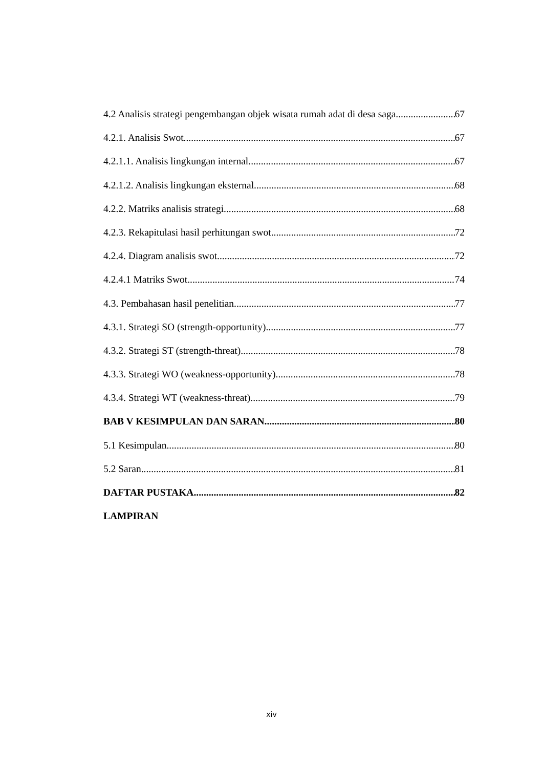4.2 Analisis strategi pengembangan objek wisata rumah adat di desa saga 67
4.2.1. Analisis Swot 67
4.2.1.1. Analisis lingkungan internal 67
4.2.1.2. Analisis lingkungan eksternal 68
4.2.2. Matriks analisis strategi 68
4.2.3. Rekapitulasi hasil perhitungan swot 72
4.2.4. Diagram analisis swot 72
4.2.4.1 Matriks Swot 74
4.3. Pembahasan hasil penelitian 77
4.3.1. Strategi SO (strength-opportunity) 77
4.3.2. Strategi ST (strength-threat) 78
4.3.3. Strategi WO (weakness-opportunity) 78
4.3.4. Strategi WT (weakness-threat) 79
BAB V KESIMPULAN DAN SARAN 80
5.1 Kesimpulan 80
5.2 Saran 81
DAFTAR PUSTAKA 82
LAMPIRAN
xiv